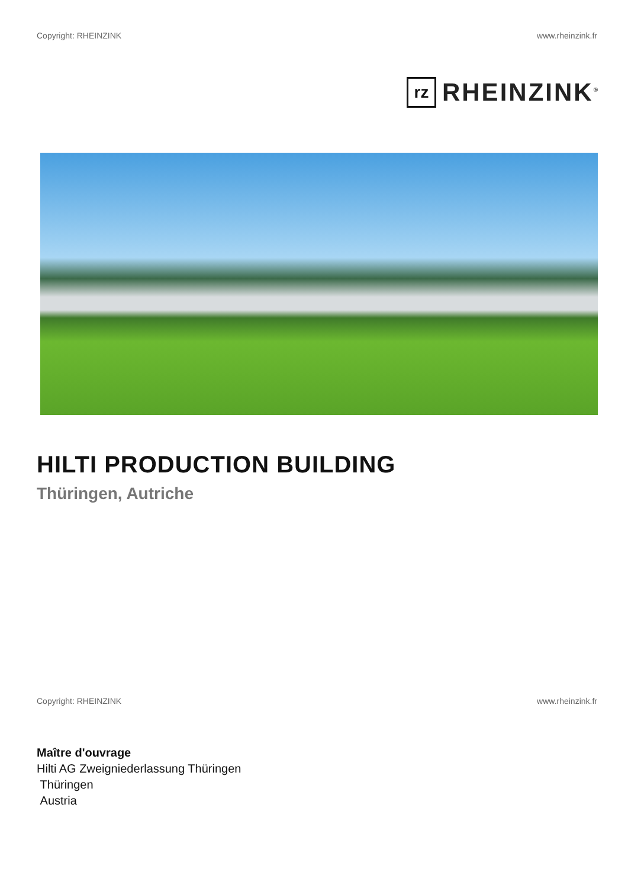Copyright: RHEINZINK www.rheinzink.fr
rz
RHEINZINK<sup>®</sup>
HILTI PRODUCTION BUILDING
Thüringen, Autriche
Copyright: RHEINZINK www.rheinzink.fr
Maître d'ouvrage
Hilti AG Zweigniederlassung Thüringen
Thüringen
Austria